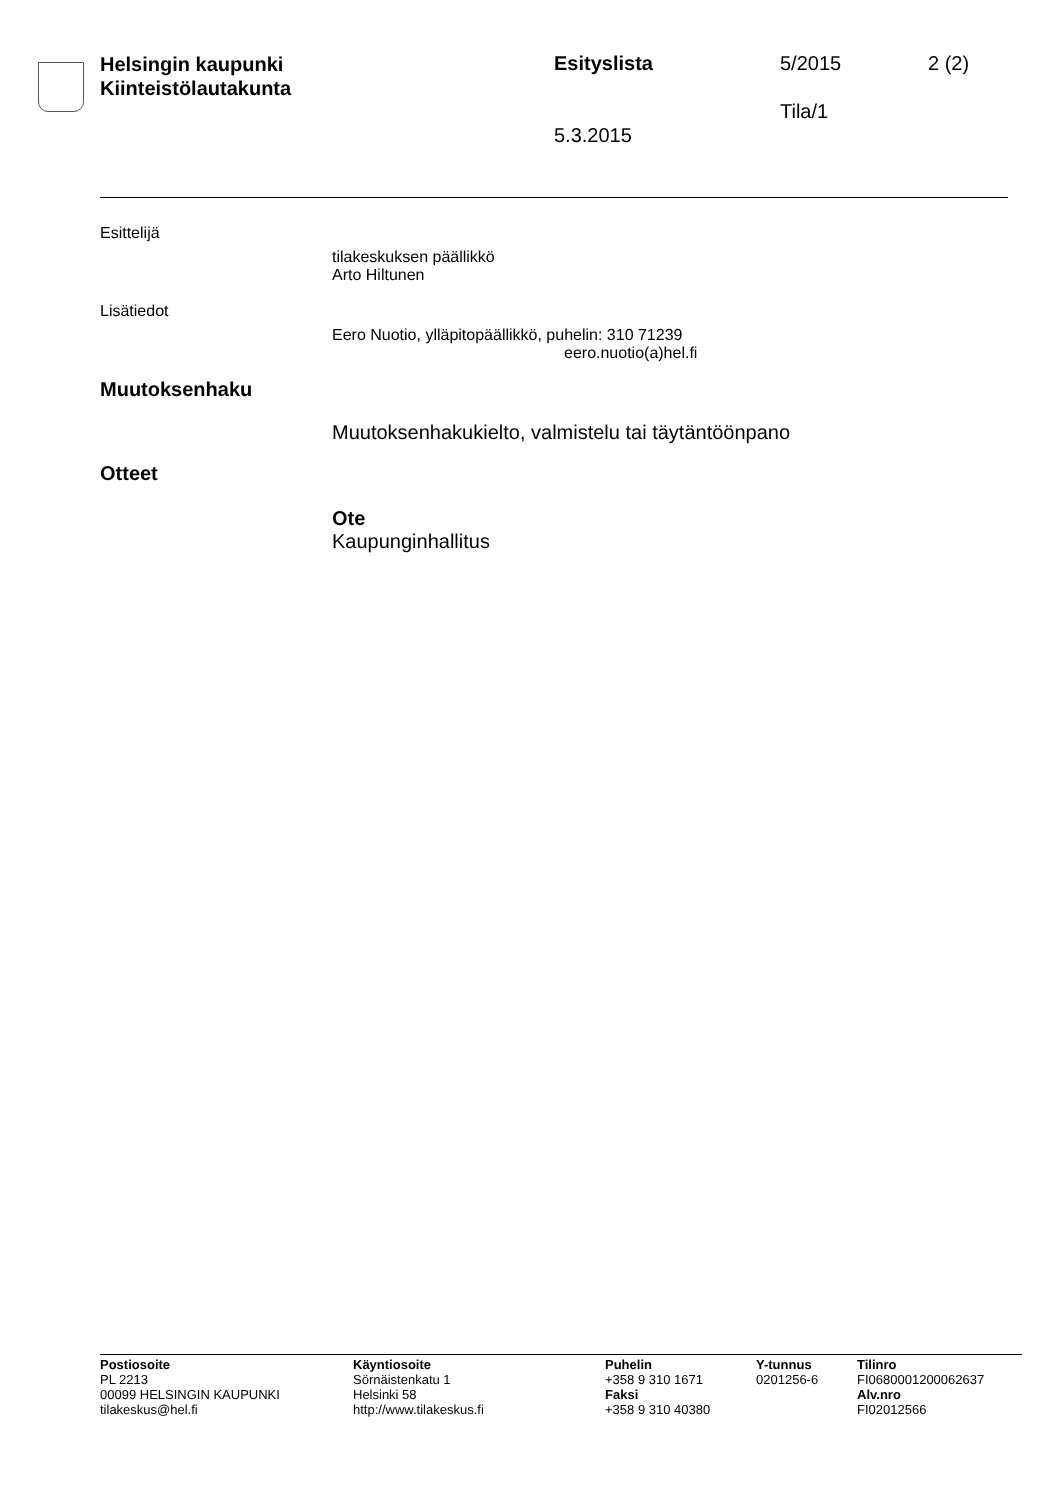Helsingin kaupunki
Kiinteistölautakunta
Esityslista 5/2015 2 (2)
Tila/1
5.3.2015
Esittelijä
tilakeskuksen päällikkö
Arto Hiltunen
Lisätiedot
Eero Nuotio, ylläpitopäällikkö, puhelin: 310 71239
eero.nuotio(a)hel.fi
Muutoksenhaku
Muutoksenhakukielto, valmistelu tai täytäntöönpano
Otteet
Ote
Kaupunginhallitus
Postiosoite
PL 2213
00099 HELSINGIN KAUPUNKI
tilakeskus@hel.fi
Käyntiosoite
Sörnäistenkatu 1
Helsinki 58
http://www.tilakeskus.fi
Puhelin
+358 9 310 1671
Faksi
+358 9 310 40380
Y-tunnus
0201256-6
Tilinro
FI0680001200062637
Alv.nro
FI02012566